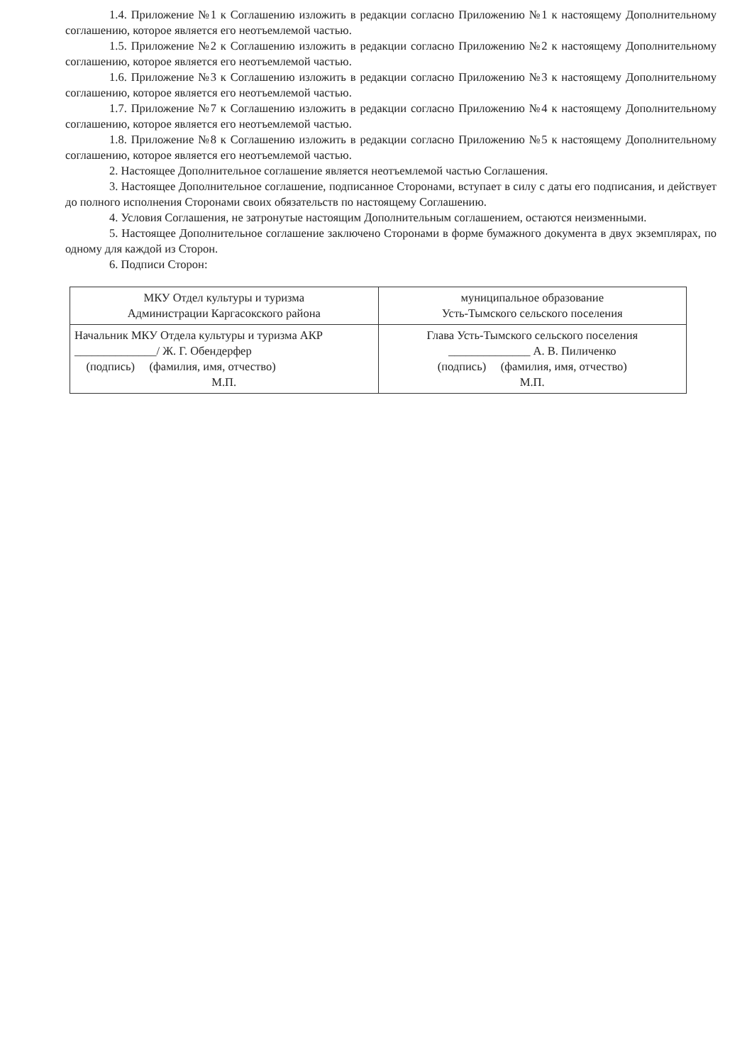1.4. Приложение №1 к Соглашению изложить в редакции согласно Приложению №1 к настоящему Дополнительному соглашению, которое является его неотъемлемой частью.
1.5. Приложение №2 к Соглашению изложить в редакции согласно Приложению №2 к настоящему Дополнительному соглашению, которое является его неотъемлемой частью.
1.6. Приложение №3 к Соглашению изложить в редакции согласно Приложению №3 к настоящему Дополнительному соглашению, которое является его неотъемлемой частью.
1.7. Приложение №7 к Соглашению изложить в редакции согласно Приложению №4 к настоящему Дополнительному соглашению, которое является его неотъемлемой частью.
1.8. Приложение №8 к Соглашению изложить в редакции согласно Приложению №5 к настоящему Дополнительному соглашению, которое является его неотъемлемой частью.
2. Настоящее Дополнительное соглашение является неотъемлемой частью Соглашения.
3. Настоящее Дополнительное соглашение, подписанное Сторонами, вступает в силу с даты его подписания, и действует до полного исполнения Сторонами своих обязательств по настоящему Соглашению.
4. Условия Соглашения, не затронутые настоящим Дополнительным соглашением, остаются неизменными.
5. Настоящее Дополнительное соглашение заключено Сторонами в форме бумажного документа в двух экземплярах, по одному для каждой из Сторон.
6. Подписи Сторон:
| МКУ Отдел культуры и туризма Администрации Каргасокского района | муниципальное образование Усть-Тымского сельского поселения |
| Начальник МКУ Отдела культуры и туризма АКР ______________/ Ж. Г. Обендерфер (подпись) (фамилия, имя, отчество) М.П. | Глава Усть-Тымского сельского поселения ______________ А. В. Пиличенко (подпись) (фамилия, имя, отчество) М.П. |